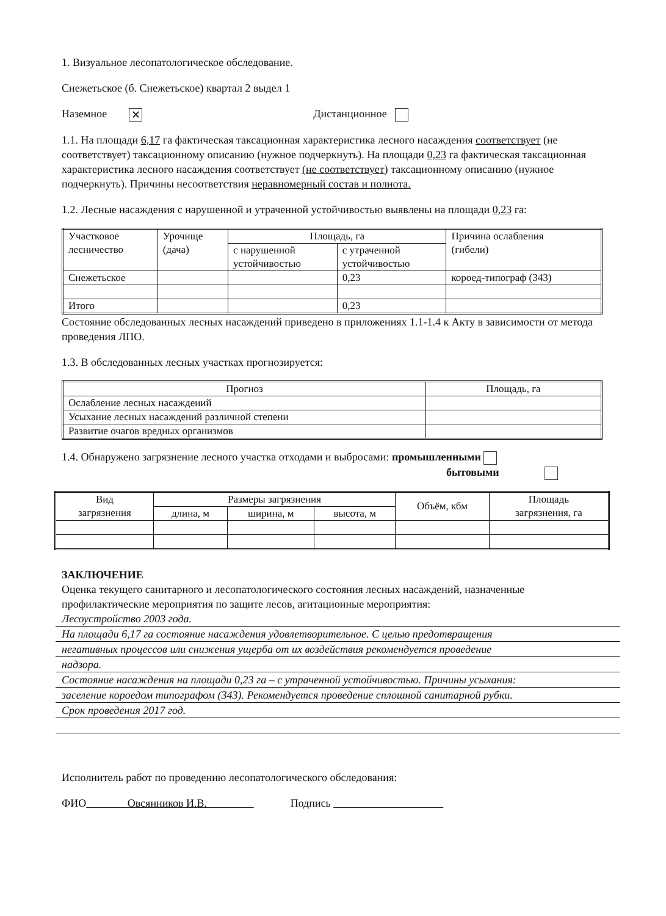1. Визуальное лесопатологическое обследование.
Снежетьское (б. Снежетьское) квартал 2 выдел 1
Наземное ✕ Дистанционное
1.1. На площади 6,17 га фактическая таксационная характеристика лесного насаждения соответствует (не соответствует) таксационному описанию (нужное подчеркнуть). На площади 0,23 га фактическая таксационная характеристика лесного насаждения соответствует (не соответствует) таксационному описанию (нужное подчеркнуть). Причины несоответствия неравномерный состав и полнота.
1.2. Лесные насаждения с нарушенной и утраченной устойчивостью выявлены на площади 0,23 га:
| Участковое лесничество | Урочище (дача) | Площадь, га | | Причина ослабления (гибели) |
| --- | --- | --- | --- | --- |
| | | с нарушенной устойчивостью | с утраченной устойчивостью | |
| Снежетьское | | | 0,23 | короед-типограф (343) |
| Итого | | | 0,23 | |
Состояние обследованных лесных насаждений приведено в приложениях 1.1-1.4 к Акту в зависимости от метода проведения ЛПО.
1.3. В обследованных лесных участках прогнозируется:
| Прогноз | Площадь, га |
| --- | --- |
| Ослабление лесных насаждений | |
| Усыхание лесных насаждений различной степени | |
| Развитие очагов вредных организмов | |
1.4. Обнаружено загрязнение лесного участка отходами и выбросами: промышленными
бытовыми
| Вид загрязнения | Размеры загрязнения | | | Объём, кбм | Площадь загрязнения, га |
| --- | --- | --- | --- | --- | --- |
| | длина, м | ширина, м | высота, м | | |
ЗАКЛЮЧЕНИЕ
Оценка текущего санитарного и лесопатологического состояния лесных насаждений, назначенные профилактические мероприятия по защите лесов, агитационные мероприятия:
Лесоустройство 2003 года.
На площади 6,17 га состояние насаждения удовлетворительное. С целью предотвращения
негативных процессов или снижения ущерба от их воздействия рекомендуется проведение
надзора.
Состояние насаждения на площади 0,23 га – с утраченной устойчивостью. Причины усыхания:
заселение короедом типографом (343). Рекомендуется проведение сплошной санитарной рубки.
Срок проведения 2017 год.
Исполнитель работ по проведению лесопатологического обследования:
ФИО Овсянников И.В. Подпись